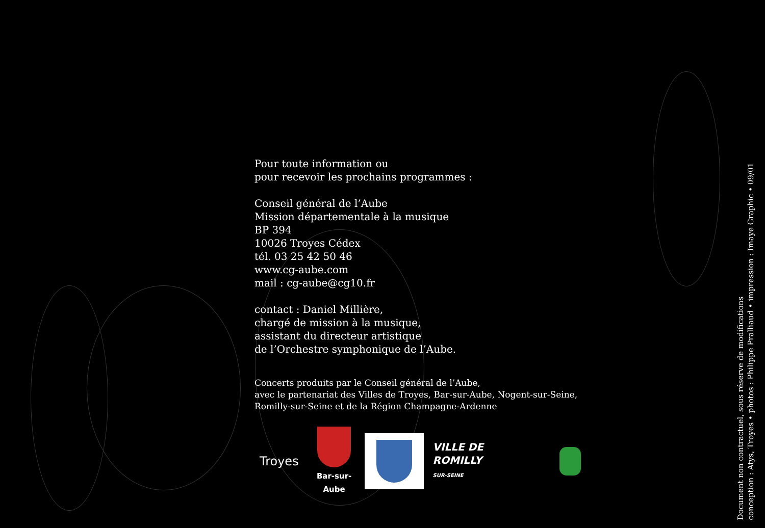Pour toute information ou
pour recevoir les prochains programmes :
Conseil général de l’Aube
Mission départementale à la musique
BP 394
10026 Troyes Cédex
tél. 03 25 42 50 46
www.cg-aube.com
mail : cg-aube@cg10.fr
contact : Daniel Millière,
chargé de mission à la musique,
assistant du directeur artistique
de l’Orchestre symphonique de l’Aube.
Concerts produits par le Conseil général de l’Aube,
avec le partenariat des Villes de Troyes, Bar-sur-Aube, Nogent-sur-Seine,
Romilly-sur-Seine et de la Région Champagne-Ardenne
Troyes
Bar-sur-Aube
VILLE DE ROMILLY
SUR-SEINE
Document non contractuel, sous réserve de modifications
conception : Atys, Troyes • photos : Philippe Pralliaud • impression : Imaye Graphic • 09/01